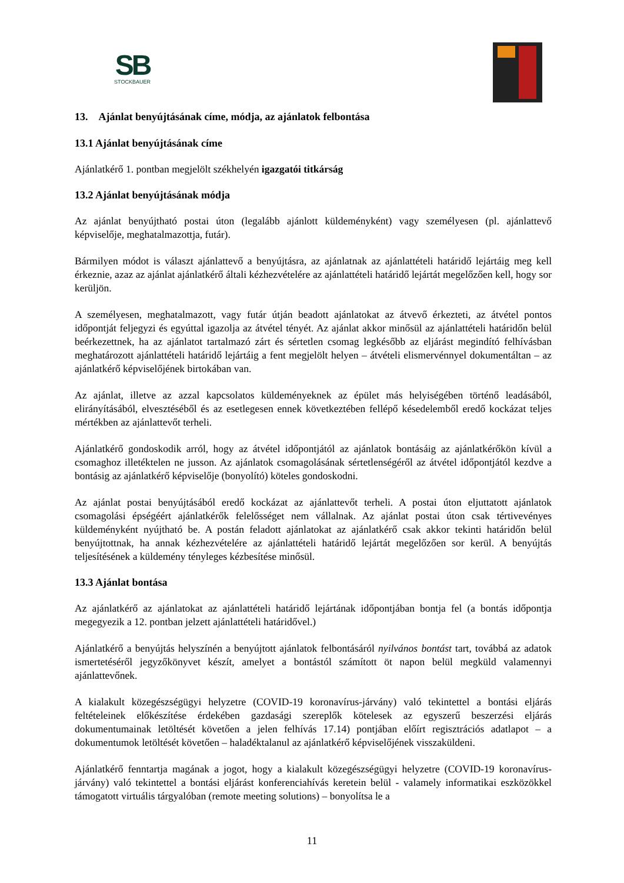SB
STOCKBAUER
13. Ajánlat benyújtásának címe, módja, az ajánlatok felbontása
13.1 Ajánlat benyújtásának címe
Ajánlatkérő 1. pontban megjelölt székhelyén igazgatói titkárság
13.2 Ajánlat benyújtásának módja
Az ajánlat benyújtható postai úton (legalább ajánlott küldeményként) vagy személyesen (pl. ajánlattevő képviselője, meghatalmazottja, futár).
Bármilyen módot is választ ajánlattevő a benyújtásra, az ajánlatnak az ajánlattételi határidő lejártáig meg kell érkeznie, azaz az ajánlat ajánlatkérő általi kézhezvételére az ajánlattételi határidő lejártát megelőzően kell, hogy sor kerüljön.
A személyesen, meghatalmazott, vagy futár útján beadott ajánlatokat az átvevő érkezteti, az átvétel pontos időpontját feljegyzi és egyúttal igazolja az átvétel tényét. Az ajánlat akkor minősül az ajánlattételi határidőn belül beérkezettnek, ha az ajánlatot tartalmazó zárt és sértetlen csomag legkésőbb az eljárást megindító felhívásban meghatározott ajánlattételi határidő lejártáig a fent megjelölt helyen – átvételi elismervénnyel dokumentáltan – az ajánlatkérő képviselőjének birtokában van.
Az ajánlat, illetve az azzal kapcsolatos küldeményeknek az épület más helyiségében történő leadásából, elirányításából, elvesztéséből és az esetlegesen ennek következtében fellépő késedelemből eredő kockázat teljes mértékben az ajánlattevőt terheli.
Ajánlatkérő gondoskodik arról, hogy az átvétel időpontjától az ajánlatok bontásáig az ajánlatkérőkön kívül a csomaghoz illetéktelen ne jusson. Az ajánlatok csomagolásának sértetlenségéről az átvétel időpontjától kezdve a bontásig az ajánlatkérő képviselője (bonyolító) köteles gondoskodni.
Az ajánlat postai benyújtásából eredő kockázat az ajánlattevőt terheli. A postai úton eljuttatott ajánlatok csomagolási épségéért ajánlatkérők felelősséget nem vállalnak. Az ajánlat postai úton csak tértivevényes küldeményként nyújtható be. A postán feladott ajánlatokat az ajánlatkérő csak akkor tekinti határidőn belül benyújtottnak, ha annak kézhezvételére az ajánlattételi határidő lejártát megelőzően sor kerül. A benyújtás teljesítésének a küldemény tényleges kézbesítése minősül.
13.3 Ajánlat bontása
Az ajánlatkérő az ajánlatokat az ajánlattételi határidő lejártának időpontjában bontja fel (a bontás időpontja megegyezik a 12. pontban jelzett ajánlattételi határidővel.)
Ajánlatkérő a benyújtás helyszínén a benyújtott ajánlatok felbontásáról nyilvános bontást tart, továbbá az adatok ismertetéséről jegyzőkönyvet készít, amelyet a bontástól számított öt napon belül megküld valamennyi ajánlattevőnek.
A kialakult közegészségügyi helyzetre (COVID-19 koronavírus-járvány) való tekintettel a bontási eljárás feltételeinek előkészítése érdekében gazdasági szereplők kötelesek az egyszerű beszerzési eljárás dokumentumainak letöltését követően a jelen felhívás 17.14) pontjában előírt regisztrációs adatlapot – a dokumentumok letöltését követően – haladéktalanul az ajánlatkérő képviselőjének visszaküldeni.
Ajánlatkérő fenntartja magának a jogot, hogy a kialakult közegészségügyi helyzetre (COVID-19 koronavírus-járvány) való tekintettel a bontási eljárást konferenciahívás keretein belül - valamely informatikai eszközökkel támogatott virtuális tárgyalóban (remote meeting solutions) – bonyolítsa le a
11